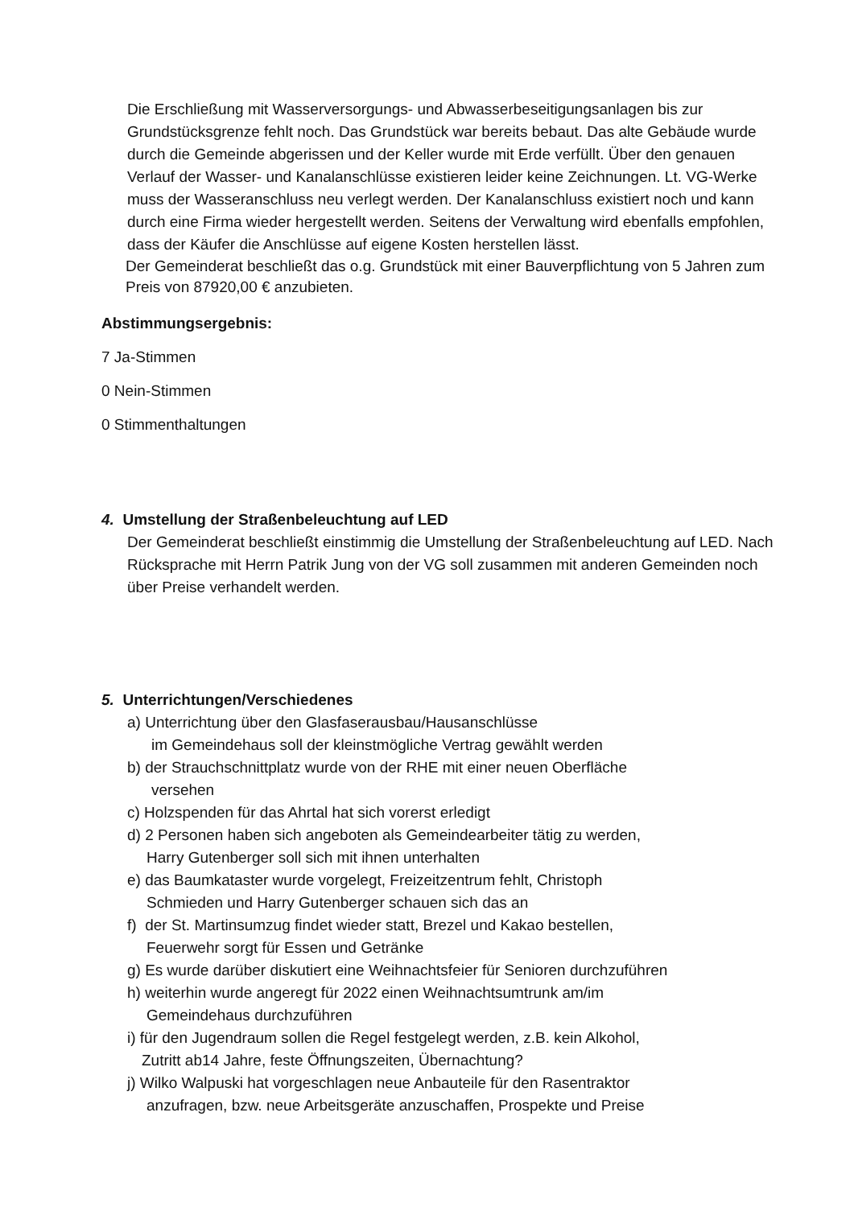Die Erschließung mit Wasserversorgungs- und Abwasserbeseitigungsanlagen bis zur Grundstücksgrenze fehlt noch. Das Grundstück war bereits bebaut. Das alte Gebäude wurde durch die Gemeinde abgerissen und der Keller wurde mit Erde verfüllt. Über den genauen Verlauf der Wasser- und Kanalanschlüsse existieren leider keine Zeichnungen. Lt. VG-Werke muss der Wasseranschluss neu verlegt werden. Der Kanalanschluss existiert noch und kann durch eine Firma wieder hergestellt werden. Seitens der Verwaltung wird ebenfalls empfohlen, dass der Käufer die Anschlüsse auf eigene Kosten herstellen lässt.
Der Gemeinderat beschließt das o.g. Grundstück mit einer Bauverpflichtung von 5 Jahren zum Preis von 87920,00 € anzubieten.
Abstimmungsergebnis:
7 Ja-Stimmen
0 Nein-Stimmen
0 Stimmenthaltungen
4. Umstellung der Straßenbeleuchtung auf LED
Der Gemeinderat beschließt einstimmig die Umstellung der Straßenbeleuchtung auf LED. Nach Rücksprache mit Herrn Patrik Jung von der VG soll zusammen mit anderen Gemeinden noch über Preise verhandelt werden.
5. Unterrichtungen/Verschiedenes
a) Unterrichtung über den Glasfaserausbau/Hausanschlüsse
im Gemeindehaus soll der kleinstmögliche Vertrag gewählt werden
b) der Strauchschnittplatz wurde von der RHE mit einer neuen Oberfläche
versehen
c) Holzspenden für das Ahrtal hat sich vorerst erledigt
d) 2 Personen haben sich angeboten als Gemeindearbeiter tätig zu werden,
Harry Gutenberger soll sich mit ihnen unterhalten
e) das Baumkataster wurde vorgelegt, Freizeitzentrum fehlt, Christoph
Schmieden und Harry Gutenberger schauen sich das an
f) der St. Martinsumzug findet wieder statt, Brezel und Kakao bestellen,
Feuerwehr sorgt für Essen und Getränke
g) Es wurde darüber diskutiert eine Weihnachtsfeier für Senioren durchzuführen
h) weiterhin wurde angeregt für 2022 einen Weihnachtsumtrunk am/im
Gemeindehaus durchzuführen
i) für den Jugendraum sollen die Regel festgelegt werden, z.B. kein Alkohol,
Zutritt ab14 Jahre, feste Öffnungszeiten, Übernachtung?
j) Wilko Walpuski hat vorgeschlagen neue Anbauteile für den Rasentraktor
anzufragen, bzw. neue Arbeitsgeräte anzuschaffen, Prospekte und Preise